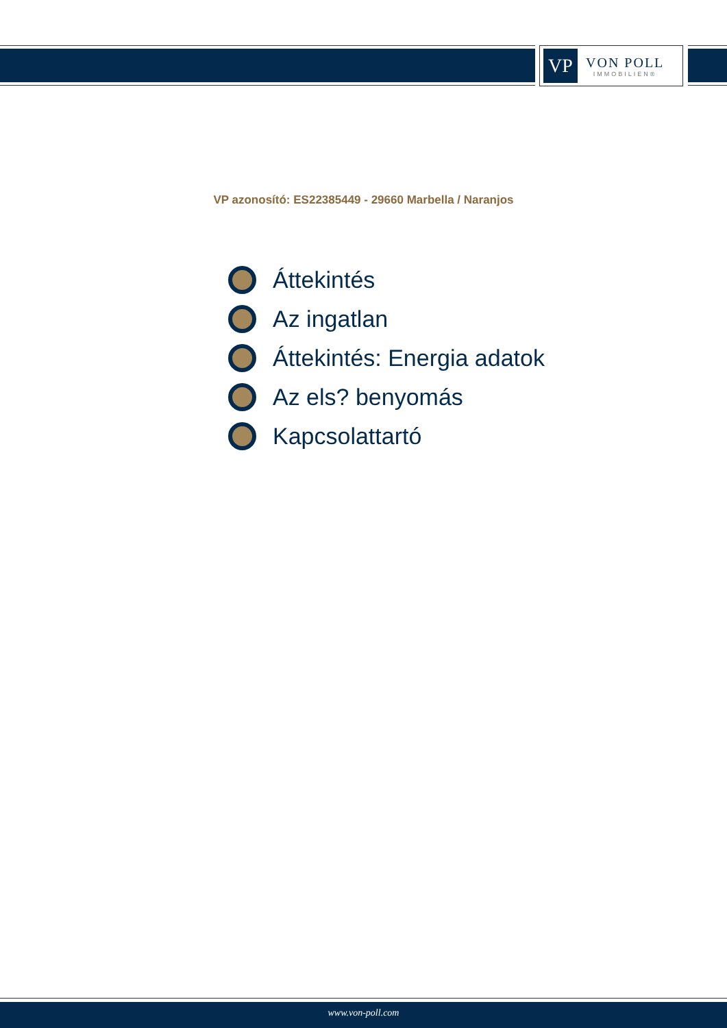VP
VON POLL
IMMOBILIEN®
VP azonosító: ES22385449 - 29660 Marbella / Naranjos
Áttekintés
Az ingatlan
Áttekintés: Energia adatok
Az els? benyomás
Kapcsolattartó
www.von-poll.com